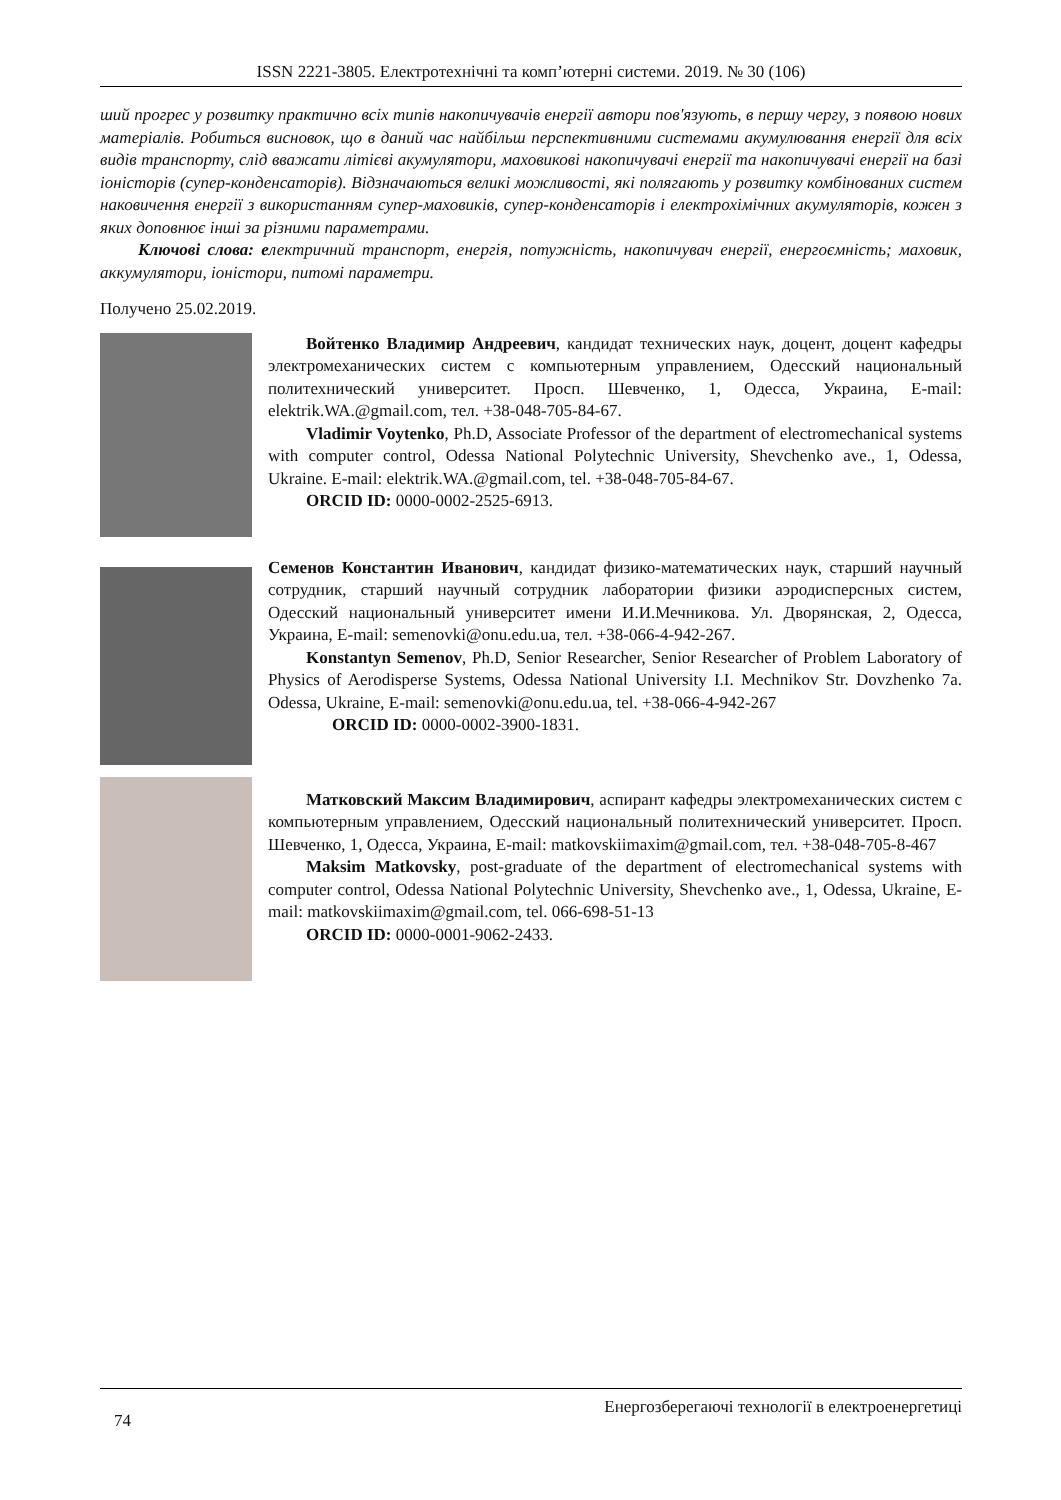ISSN 2221-3805. Електротехнічні та комп’ютерні системи. 2019. № 30 (106)
ший прогрес у розвитку практично всіх типів накопичувачів енергії автори пов'язують, в першу чергу, з появою нових матеріалів. Робиться висновок, що в даний час найбільш перспективними системами акумулювання енергії для всіх видів транспорту, слід вважати літієві акумулятори, маховикові накопичувачі енергії та накопичувачі енергії на базі іоністорів (супер-конденсаторів). Відзначаються великі можливості, які полягають у розвитку комбінованих систем наковичення енергії з використанням супер-маховиків, супер-конденсаторів і електрохімічних акумуляторів, кожен з яких доповнює інші за різними параметрами.
Ключові слова: електричний транспорт, енергія, потужність, накопичувач енергії, енергоємність; маховик, аккумулятори, іоністори, питомі параметри.
Получено 25.02.2019.
Войтенко Владимир Андреевич, кандидат технических наук, доцент, доцент кафедры электромеханических систем с компьютерным управлением, Одесский национальный политехнический университет. Просп. Шевченко, 1, Одесса, Украина, E-mail: elektrik.WA.@gmail.com, тел. +38-048-705-84-67.
Vladimir Voytenko, Ph.D, Associate Professor of the department of electromechanical systems with computer control, Odessa National Polytechnic University, Shevchenko ave., 1, Odessa, Ukraine. E-mail: elektrik.WA.@gmail.com, tel. +38-048-705-84-67.
ORCID ID: 0000-0002-2525-6913.
Семенов Константин Иванович, кандидат физико-математических наук, старший научный сотрудник, старший научный сотрудник лаборатории физики аэродисперсных систем, Одесский национальный университет имени И.И.Мечникова. Ул. Дворянская, 2, Одесса, Украина, E-mail: semenovki@onu.edu.ua, тел. +38-066-4-942-267.
Konstantyn Semenov, Ph.D, Senior Researcher, Senior Researcher of Problem Laboratory of Physics of Aerodisperse Systems, Odessa National University I.I. Mechnikov Str. Dovzhenko 7a. Odessa, Ukraine, E-mail: semenovki@onu.edu.ua, tel. +38-066-4-942-267
ORCID ID: 0000-0002-3900-1831.
Матковский Максим Владимирович, аспирант кафедры электромеханических систем с компьютерным управлением, Одесский национальный политехнический университет. Просп. Шевченко, 1, Одесса, Украина, E-mail: matkovskiimaxim@gmail.com, тел. +38-048-705-8-467
Maksim Matkovsky, post-graduate of the department of electromechanical systems with computer control, Odessa National Polytechnic University, Shevchenko ave., 1, Odessa, Ukraine, E-mail: matkovskiimaxim@gmail.com, tel. 066-698-51-13
ORCID ID: 0000-0001-9062-2433.
74 Енергозберегаючі технології в електроенергетиці